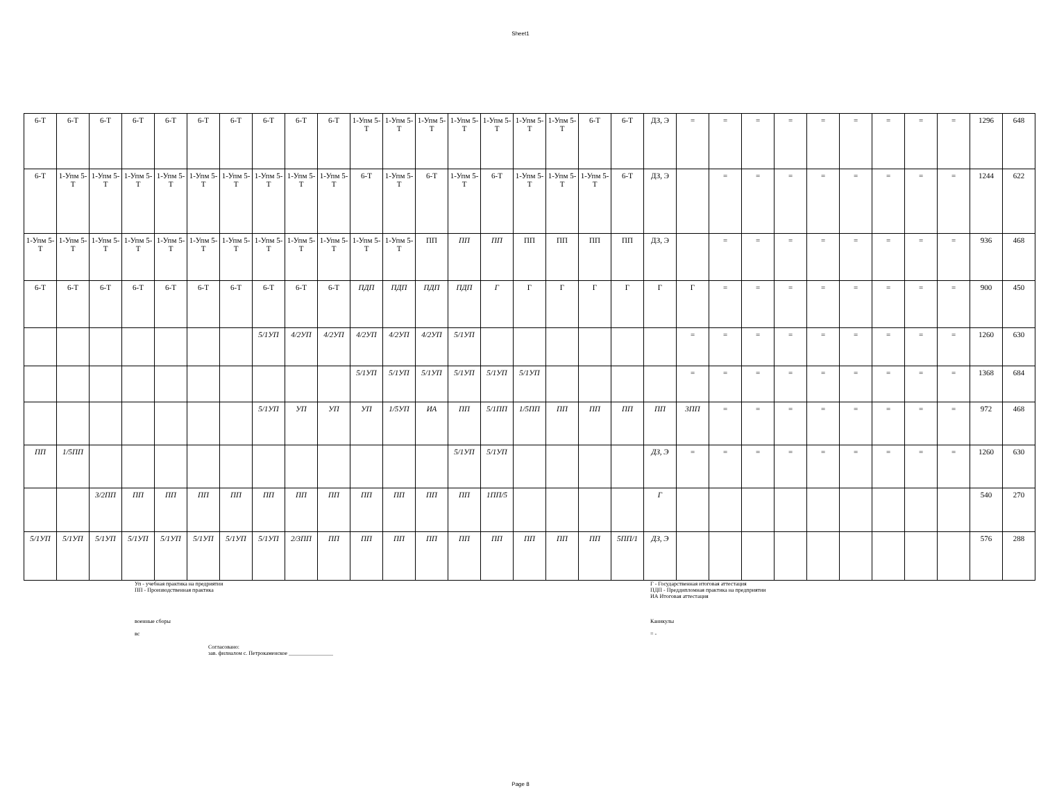Sheet1
| 6-Т | 6-Т | 6-Т | 6-Т | 6-Т | 6-Т | 6-Т | 6-Т | 6-Т | 6-Т | 1-Упм 5-Т | 1-Упм 5-Т | 1-Упм 5-Т | 1-Упм 5-Т | 1-Упм 5-Т | 1-Упм 5-Т | 1-Упм 5-Т | 6-Т | 6-Т | ДЗ, Э | = | = | = | = | = | = | = | = | = | 1296 | 648 |
| 6-Т | 1-Упм 5-Т | 1-Упм 5-Т | 1-Упм 5-Т | 1-Упм 5-Т | 1-Упм 5-Т | 1-Упм 5-Т | 1-Упм 5-Т | 1-Упм 5-Т | 1-Упм 5-Т | 6-Т | 1-Упм 5-Т | 6-Т | 1-Упм 5-Т | 6-Т | 1-Упм 5-Т | 1-Упм 5-Т | 1-Упм 5-Т | 6-Т | ДЗ, Э | | = | = | = | = | = | = | = | = | 1244 | 622 |
| 1-Упм 5-Т | 1-Упм 5-Т | 1-Упм 5-Т | 1-Упм 5-Т | 1-Упм 5-Т | 1-Упм 5-Т | 1-Упм 5-Т | 1-Упм 5-Т | 1-Упм 5-Т | 1-Упм 5-Т | 1-Упм 5-Т | 1-Упм 5-Т | ПП | ПП | ПП | ПП | ПП | ПП | ПП | ДЗ, Э | | = | = | = | = | = | = | = | = | 936 | 468 |
| 6-Т | 6-Т | 6-Т | 6-Т | 6-Т | 6-Т | 6-Т | 6-Т | 6-Т | 6-Т | ПДП | ПДП | ПДП | ПДП | Г | Г | Г | Г | Г | Г | Г | = | = | = | = | = | = | = | = | 900 | 450 |
| | | | | | | | 5/1УП | 4/2УП | 4/2УП | 4/2УП | 4/2УП | 4/2УП | 5/1УП | | | | | | | = | = | = | = | = | = | = | = | = | 1260 | 630 |
| | | | | | | | | | | 5/1УП | 5/1УП | 5/1УП | 5/1УП | 5/1УП | 5/1УП | | | | | = | = | = | = | = | = | = | = | = | 1368 | 684 |
| | | | | | | | 5/1УП | УП | УП | УП | 1/5УП | ИА | ПП | 5/1ПП | 1/5ПП | ПП | ПП | ПП | ПП | 3ПП | = | = | = | = | = | = | = | = | 972 | 468 |
| ПП | 1/5ПП | | | | | | | | | | | | 5/1УП | 5/1УП | | | | | ДЗ, Э | = | = | = | = | = | = | = | = | = | 1260 | 630 |
| | | 3/2ПП | ПП | ПП | ПП | ПП | ПП | ПП | ПП | ПП | ПП | ПП | ПП | 1ПП/5 | | | | | Г | | | | | | | | | | 540 | 270 |
| 5/1УП | 5/1УП | 5/1УП | 5/1УП | 5/1УП | 5/1УП | 5/1УП | 5/1УП | 2/3ПП | ПП | ПП | ПП | ПП | ПП | ПП | ПП | ПП | ПП | 5ПП/1 | ДЗ, Э | | | | | | | | | | 576 | 288 |
Уп - учебная практика на предриятии
ПП - Производственная практика
военные сборы
вс
Г - Государственная итоговая аттестация
ПДП - Преддипломная практика на предприятии
ИА Итоговая аттестация
Каникулы
= -
Согласовано:
зав. филиалом с. Петрокаменское ________________
Page 8